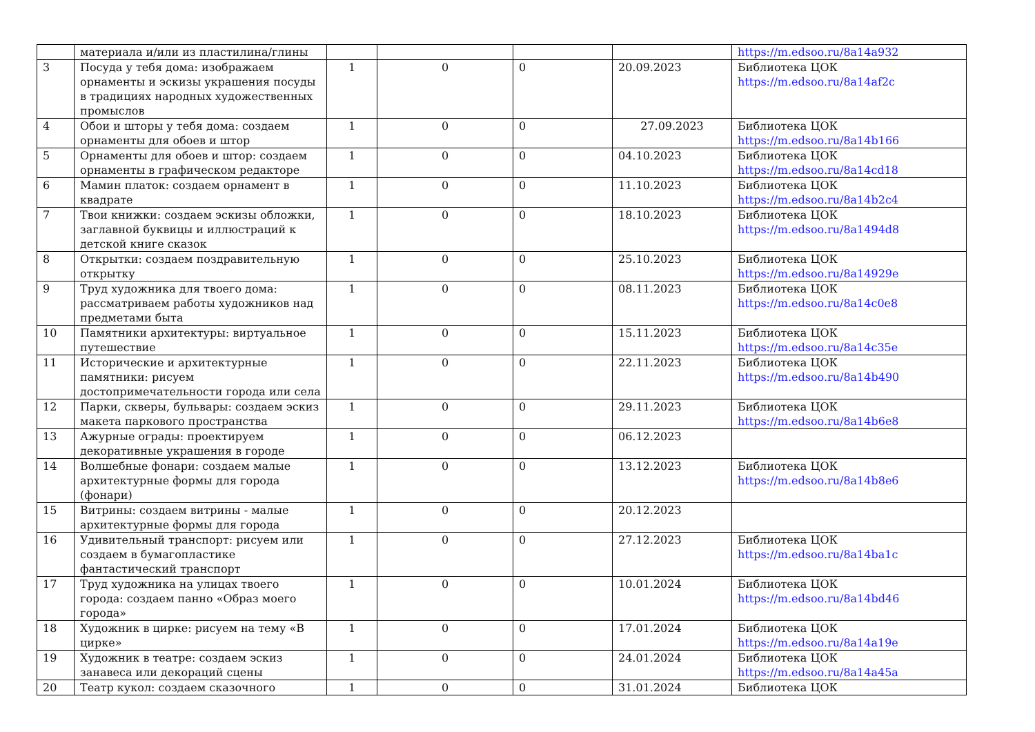| | материала и/или из пластилина/глины | | | | | https://m.edsoo.ru/8a14a932 |
| 3 | Посуда у тебя дома: изображаем орнаменты и эскизы украшения посуды в традициях народных художественных промыслов | 1 | 0 | 0 | 20.09.2023 | Библиотека ЦОК https://m.edsoo.ru/8a14af2c |
| 4 | Обои и шторы у тебя дома: создаем орнаменты для обоев и штор | 1 | 0 | 0 | 27.09.2023 | Библиотека ЦОК https://m.edsoo.ru/8a14b166 |
| 5 | Орнаменты для обоев и штор: создаем орнаменты в графическом редакторе | 1 | 0 | 0 | 04.10.2023 | Библиотека ЦОК https://m.edsoo.ru/8a14cd18 |
| 6 | Мамин платок: создаем орнамент в квадрате | 1 | 0 | 0 | 11.10.2023 | Библиотека ЦОК https://m.edsoo.ru/8a14b2c4 |
| 7 | Твои книжки: создаем эскизы обложки, заглавной буквицы и иллюстраций к детской книге сказок | 1 | 0 | 0 | 18.10.2023 | Библиотека ЦОК https://m.edsoo.ru/8a1494d8 |
| 8 | Открытки: создаем поздравительную открытку | 1 | 0 | 0 | 25.10.2023 | Библиотека ЦОК https://m.edsoo.ru/8a14929e |
| 9 | Труд художника для твоего дома: рассматриваем работы художников над предметами быта | 1 | 0 | 0 | 08.11.2023 | Библиотека ЦОК https://m.edsoo.ru/8a14c0e8 |
| 10 | Памятники архитектуры: виртуальное путешествие | 1 | 0 | 0 | 15.11.2023 | Библиотека ЦОК https://m.edsoo.ru/8a14c35e |
| 11 | Исторические и архитектурные памятники: рисуем достопримечательности города или села | 1 | 0 | 0 | 22.11.2023 | Библиотека ЦОК https://m.edsoo.ru/8a14b490 |
| 12 | Парки, скверы, бульвары: создаем эскиз макета паркового пространства | 1 | 0 | 0 | 29.11.2023 | Библиотека ЦОК https://m.edsoo.ru/8a14b6e8 |
| 13 | Ажурные ограды: проектируем декоративные украшения в городе | 1 | 0 | 0 | 06.12.2023 | |
| 14 | Волшебные фонари: создаем малые архитектурные формы для города (фонари) | 1 | 0 | 0 | 13.12.2023 | Библиотека ЦОК https://m.edsoo.ru/8a14b8e6 |
| 15 | Витрины: создаем витрины - малые архитектурные формы для города | 1 | 0 | 0 | 20.12.2023 | |
| 16 | Удивительный транспорт: рисуем или создаем в бумагопластике фантастический транспорт | 1 | 0 | 0 | 27.12.2023 | Библиотека ЦОК https://m.edsoo.ru/8a14ba1c |
| 17 | Труд художника на улицах твоего города: создаем панно «Образ моего города» | 1 | 0 | 0 | 10.01.2024 | Библиотека ЦОК https://m.edsoo.ru/8a14bd46 |
| 18 | Художник в цирке: рисуем на тему «В цирке» | 1 | 0 | 0 | 17.01.2024 | Библиотека ЦОК https://m.edsoo.ru/8a14a19e |
| 19 | Художник в театре: создаем эскиз занавеса или декораций сцены | 1 | 0 | 0 | 24.01.2024 | Библиотека ЦОК https://m.edsoo.ru/8a14a45a |
| 20 | Театр кукол: создаем сказочного | 1 | 0 | 0 | 31.01.2024 | Библиотека ЦОК |